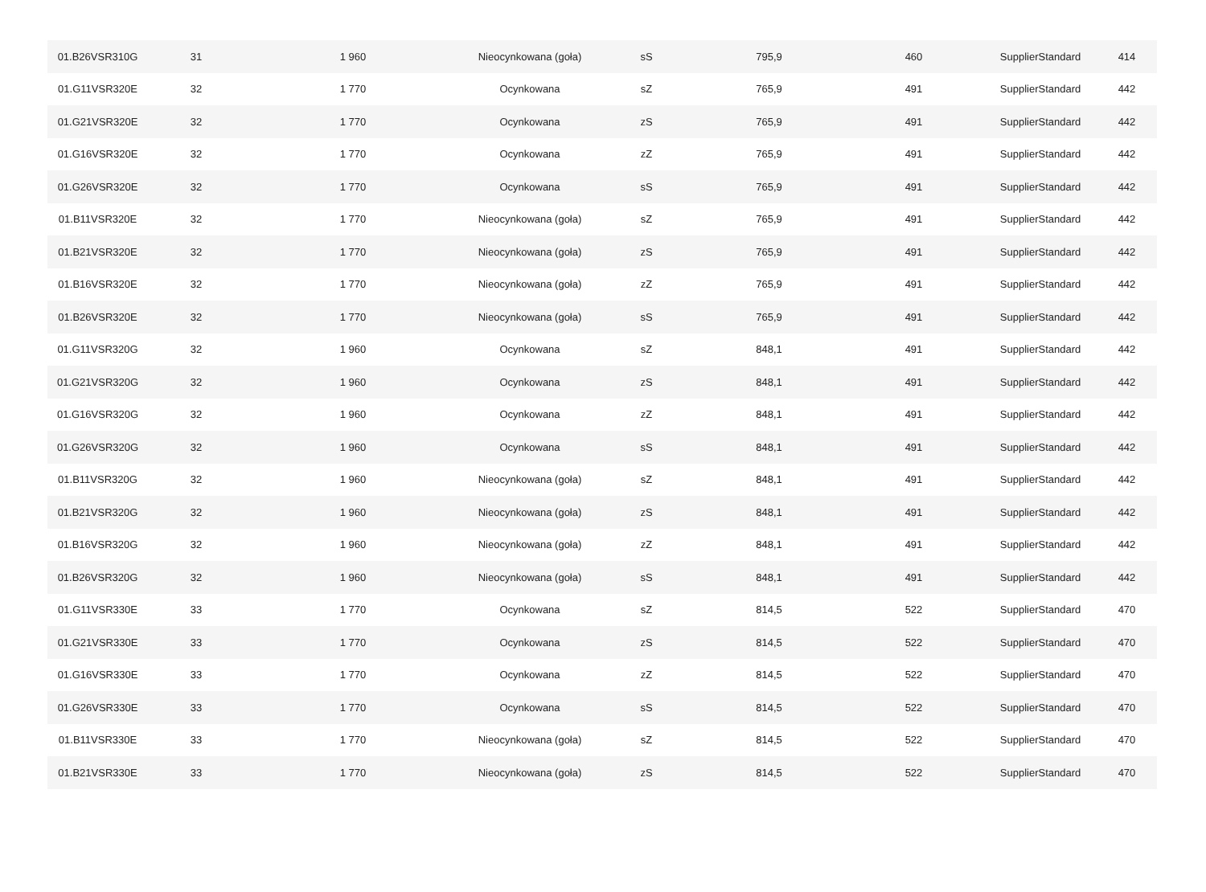| 01.B26VSR310G | 31 | 1 960 | Nieocynkowana (goła) | sS | 795,9 | 460 | SupplierStandard | 414 |
| 01.G11VSR320E | 32 | 1 770 | Ocynkowana | sZ | 765,9 | 491 | SupplierStandard | 442 |
| 01.G21VSR320E | 32 | 1 770 | Ocynkowana | zS | 765,9 | 491 | SupplierStandard | 442 |
| 01.G16VSR320E | 32 | 1 770 | Ocynkowana | zZ | 765,9 | 491 | SupplierStandard | 442 |
| 01.G26VSR320E | 32 | 1 770 | Ocynkowana | sS | 765,9 | 491 | SupplierStandard | 442 |
| 01.B11VSR320E | 32 | 1 770 | Nieocynkowana (goła) | sZ | 765,9 | 491 | SupplierStandard | 442 |
| 01.B21VSR320E | 32 | 1 770 | Nieocynkowana (goła) | zS | 765,9 | 491 | SupplierStandard | 442 |
| 01.B16VSR320E | 32 | 1 770 | Nieocynkowana (goła) | zZ | 765,9 | 491 | SupplierStandard | 442 |
| 01.B26VSR320E | 32 | 1 770 | Nieocynkowana (goła) | sS | 765,9 | 491 | SupplierStandard | 442 |
| 01.G11VSR320G | 32 | 1 960 | Ocynkowana | sZ | 848,1 | 491 | SupplierStandard | 442 |
| 01.G21VSR320G | 32 | 1 960 | Ocynkowana | zS | 848,1 | 491 | SupplierStandard | 442 |
| 01.G16VSR320G | 32 | 1 960 | Ocynkowana | zZ | 848,1 | 491 | SupplierStandard | 442 |
| 01.G26VSR320G | 32 | 1 960 | Ocynkowana | sS | 848,1 | 491 | SupplierStandard | 442 |
| 01.B11VSR320G | 32 | 1 960 | Nieocynkowana (goła) | sZ | 848,1 | 491 | SupplierStandard | 442 |
| 01.B21VSR320G | 32 | 1 960 | Nieocynkowana (goła) | zS | 848,1 | 491 | SupplierStandard | 442 |
| 01.B16VSR320G | 32 | 1 960 | Nieocynkowana (goła) | zZ | 848,1 | 491 | SupplierStandard | 442 |
| 01.B26VSR320G | 32 | 1 960 | Nieocynkowana (goła) | sS | 848,1 | 491 | SupplierStandard | 442 |
| 01.G11VSR330E | 33 | 1 770 | Ocynkowana | sZ | 814,5 | 522 | SupplierStandard | 470 |
| 01.G21VSR330E | 33 | 1 770 | Ocynkowana | zS | 814,5 | 522 | SupplierStandard | 470 |
| 01.G16VSR330E | 33 | 1 770 | Ocynkowana | zZ | 814,5 | 522 | SupplierStandard | 470 |
| 01.G26VSR330E | 33 | 1 770 | Ocynkowana | sS | 814,5 | 522 | SupplierStandard | 470 |
| 01.B11VSR330E | 33 | 1 770 | Nieocynkowana (goła) | sZ | 814,5 | 522 | SupplierStandard | 470 |
| 01.B21VSR330E | 33 | 1 770 | Nieocynkowana (goła) | zS | 814,5 | 522 | SupplierStandard | 470 |